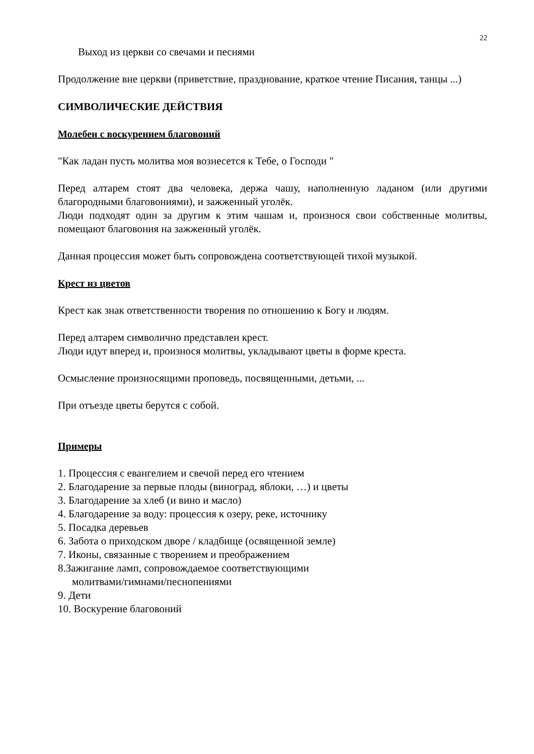22
Выход из церкви со свечами и песнями
Продолжение вне церкви (приветствие, празднование, краткое чтение Писания, танцы ...)
СИМВОЛИЧЕСКИЕ ДЕЙСТВИЯ
Молебен с воскурением благовоний
"Как ладан пусть молитва моя вознесется к Тебе, о Господи "
Перед алтарем стоят два человека, держа чашу, наполненную ладаном (или другими благородными благовониями), и зажженный уголёк.
Люди подходят один за другим к этим чашам и, произнося свои собственные молитвы, помещают благовония на зажженный уголёк.
Данная процессия может быть сопровождена соответствующей тихой музыкой.
Крест из цветов
Крест как знак ответственности творения по отношению к Богу и людям.
Перед алтарем символично представлен крест.
Люди идут вперед и, произнося молитвы, укладывают цветы в форме креста.
Осмысление произносящими проповедь, посвященными, детьми, ...
При отъезде цветы берутся с собой.
Примеры
1. Процессия с евангелием и свечой перед его чтением
2. Благодарение за первые плоды (виноград, яблоки, …) и цветы
3. Благодарение за хлеб (и вино и масло)
4. Благодарение за воду: процессия к озеру, реке, источнику
5. Посадка деревьев
6. Забота о приходском дворе / кладбище (освященной земле)
7. Иконы, связанные с творением и преображением
8.Зажигание ламп, сопровождаемое соответствующими
молитвами/гимнами/песнопениями
9. Дети
10. Воскурение благовоний